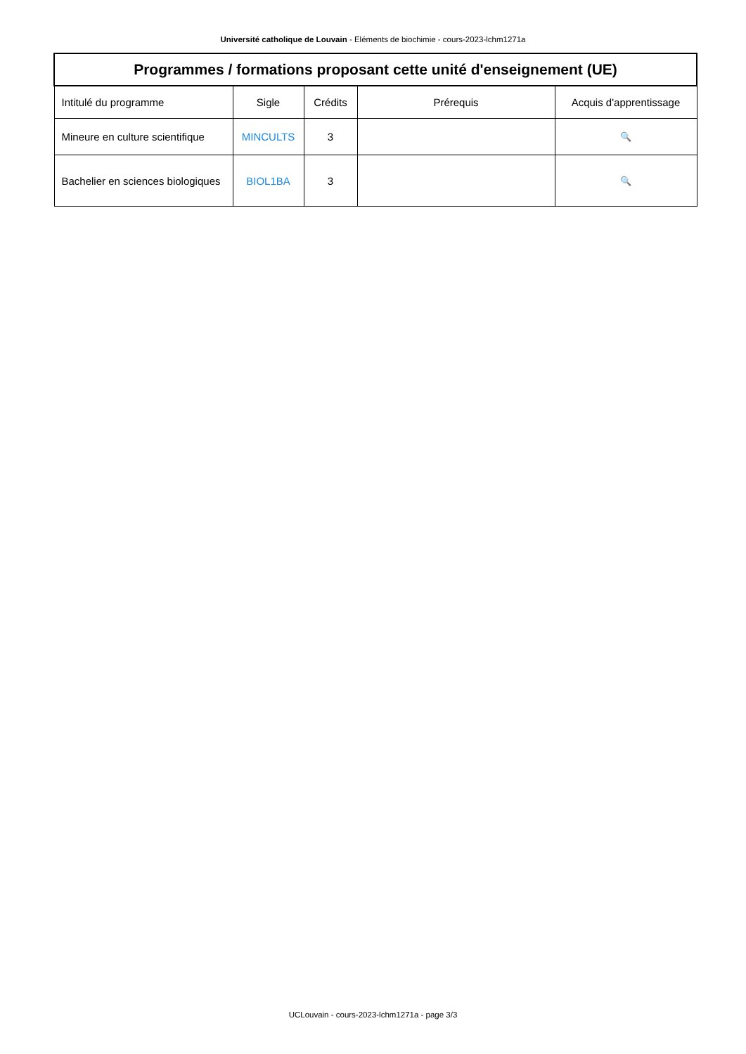Université catholique de Louvain - Eléments de biochimie - cours-2023-lchm1271a
| Programmes / formations proposant cette unité d'enseignement (UE) | | | | |
| --- | --- | --- | --- | --- |
| Intitulé du programme | Sigle | Crédits | Prérequis | Acquis d'apprentissage |
| Mineure en culture scientifique | MINCULTS | 3 | | 🔍 |
| Bachelier en sciences biologiques | BIOL1BA | 3 | | 🔍 |
UCLouvain - cours-2023-lchm1271a - page 3/3